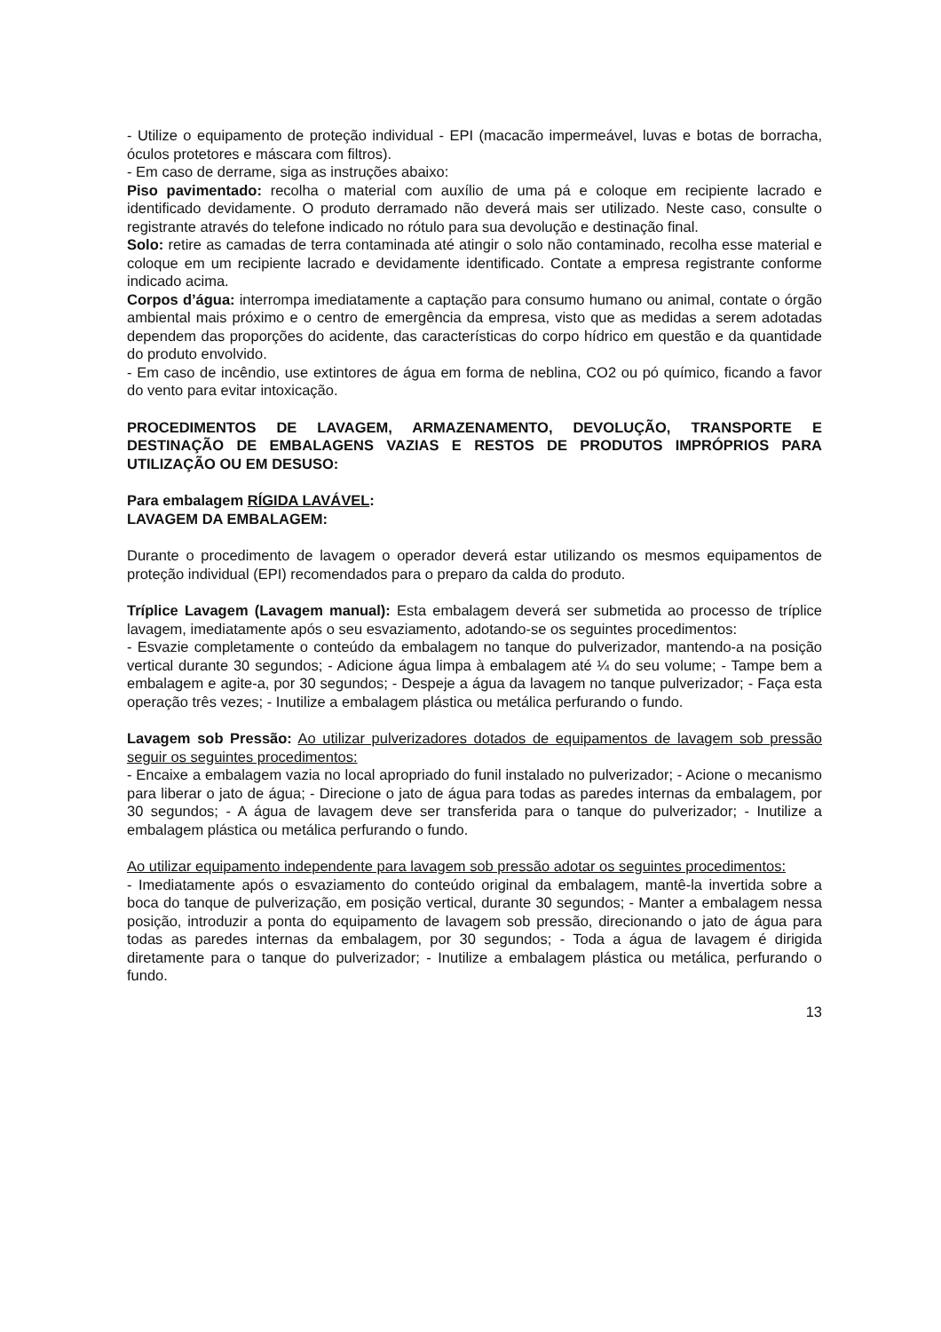- Utilize o equipamento de proteção individual - EPI (macacão impermeável, luvas e botas de borracha, óculos protetores e máscara com filtros).
- Em caso de derrame, siga as instruções abaixo:
Piso pavimentado: recolha o material com auxílio de uma pá e coloque em recipiente lacrado e identificado devidamente. O produto derramado não deverá mais ser utilizado. Neste caso, consulte o registrante através do telefone indicado no rótulo para sua devolução e destinação final.
Solo: retire as camadas de terra contaminada até atingir o solo não contaminado, recolha esse material e coloque em um recipiente lacrado e devidamente identificado. Contate a empresa registrante conforme indicado acima.
Corpos d’água: interrompa imediatamente a captação para consumo humano ou animal, contate o órgão ambiental mais próximo e o centro de emergência da empresa, visto que as medidas a serem adotadas dependem das proporções do acidente, das características do corpo hídrico em questão e da quantidade do produto envolvido.
- Em caso de incêndio, use extintores de água em forma de neblina, CO2 ou pó químico, ficando a favor do vento para evitar intoxicação.
PROCEDIMENTOS DE LAVAGEM, ARMAZENAMENTO, DEVOLUÇÃO, TRANSPORTE E DESTINAÇÃO DE EMBALAGENS VAZIAS E RESTOS DE PRODUTOS IMPRÓPRIOS PARA UTILIZAÇÃO OU EM DESUSO:
Para embalagem RÍGIDA LAVÁVEL:
LAVAGEM DA EMBALAGEM:
Durante o procedimento de lavagem o operador deverá estar utilizando os mesmos equipamentos de proteção individual (EPI) recomendados para o preparo da calda do produto.
Tríplice Lavagem (Lavagem manual): Esta embalagem deverá ser submetida ao processo de tríplice lavagem, imediatamente após o seu esvaziamento, adotando-se os seguintes procedimentos:
- Esvazie completamente o conteúdo da embalagem no tanque do pulverizador, mantendo-a na posição vertical durante 30 segundos; - Adicione água limpa à embalagem até ¼ do seu volume; - Tampe bem a embalagem e agite-a, por 30 segundos; - Despeje a água da lavagem no tanque pulverizador; - Faça esta operação três vezes; - Inutilize a embalagem plástica ou metálica perfurando o fundo.
Lavagem sob Pressão: Ao utilizar pulverizadores dotados de equipamentos de lavagem sob pressão seguir os seguintes procedimentos:
- Encaixe a embalagem vazia no local apropriado do funil instalado no pulverizador; - Acione o mecanismo para liberar o jato de água; - Direcione o jato de água para todas as paredes internas da embalagem, por 30 segundos; - A água de lavagem deve ser transferida para o tanque do pulverizador; - Inutilize a embalagem plástica ou metálica perfurando o fundo.
Ao utilizar equipamento independente para lavagem sob pressão adotar os seguintes procedimentos:
- Imediatamente após o esvaziamento do conteúdo original da embalagem, mantê-la invertida sobre a boca do tanque de pulverização, em posição vertical, durante 30 segundos; - Manter a embalagem nessa posição, introduzir a ponta do equipamento de lavagem sob pressão, direcionando o jato de água para todas as paredes internas da embalagem, por 30 segundos; - Toda a água de lavagem é dirigida diretamente para o tanque do pulverizador; - Inutilize a embalagem plástica ou metálica, perfurando o fundo.
13